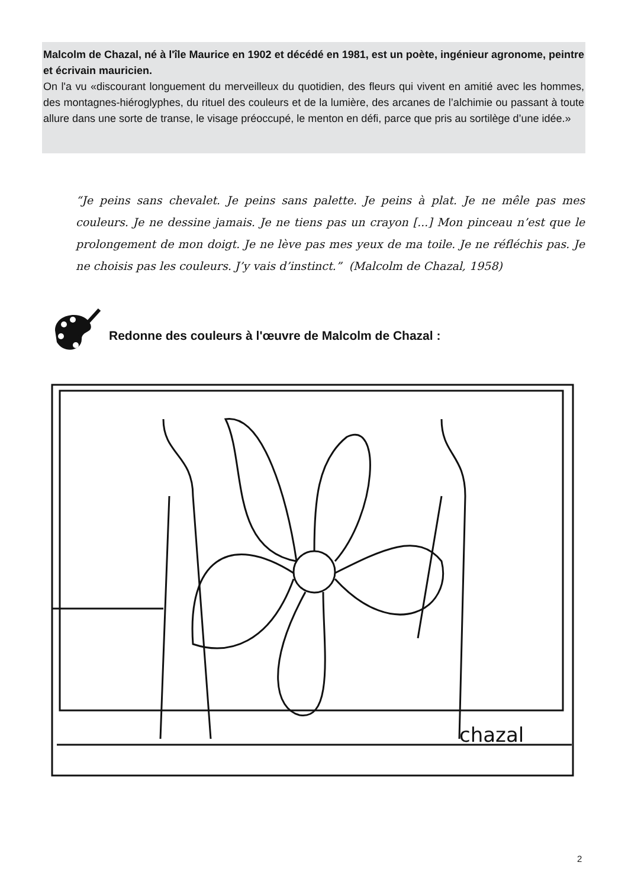Malcolm de Chazal, né à l'île Maurice en 1902 et décédé en 1981, est un poète, ingénieur agronome, peintre et écrivain mauricien.
On l'a vu «discourant longuement du merveilleux du quotidien, des fleurs qui vivent en amitié avec les hommes, des montagnes-hiéroglyphes, du rituel des couleurs et de la lumière, des arcanes de l’alchimie ou passant à toute allure dans une sorte de transe, le visage préoccupé, le menton en défi, parce que pris au sortilège d’une idée.»
“Je peins sans chevalet. Je peins sans palette. Je peins à plat. Je ne mêle pas mes couleurs. Je ne dessine jamais. Je ne tiens pas un crayon [...] Mon pinceau n’est que le prolongement de mon doigt. Je ne lève pas mes yeux de ma toile. Je ne réfléchis pas. Je ne choisis pas les couleurs. J’y vais d’instinct.” (Malcolm de Chazal, 1958)
Redonne des couleurs à l'œuvre de Malcolm de Chazal :
chazal
2